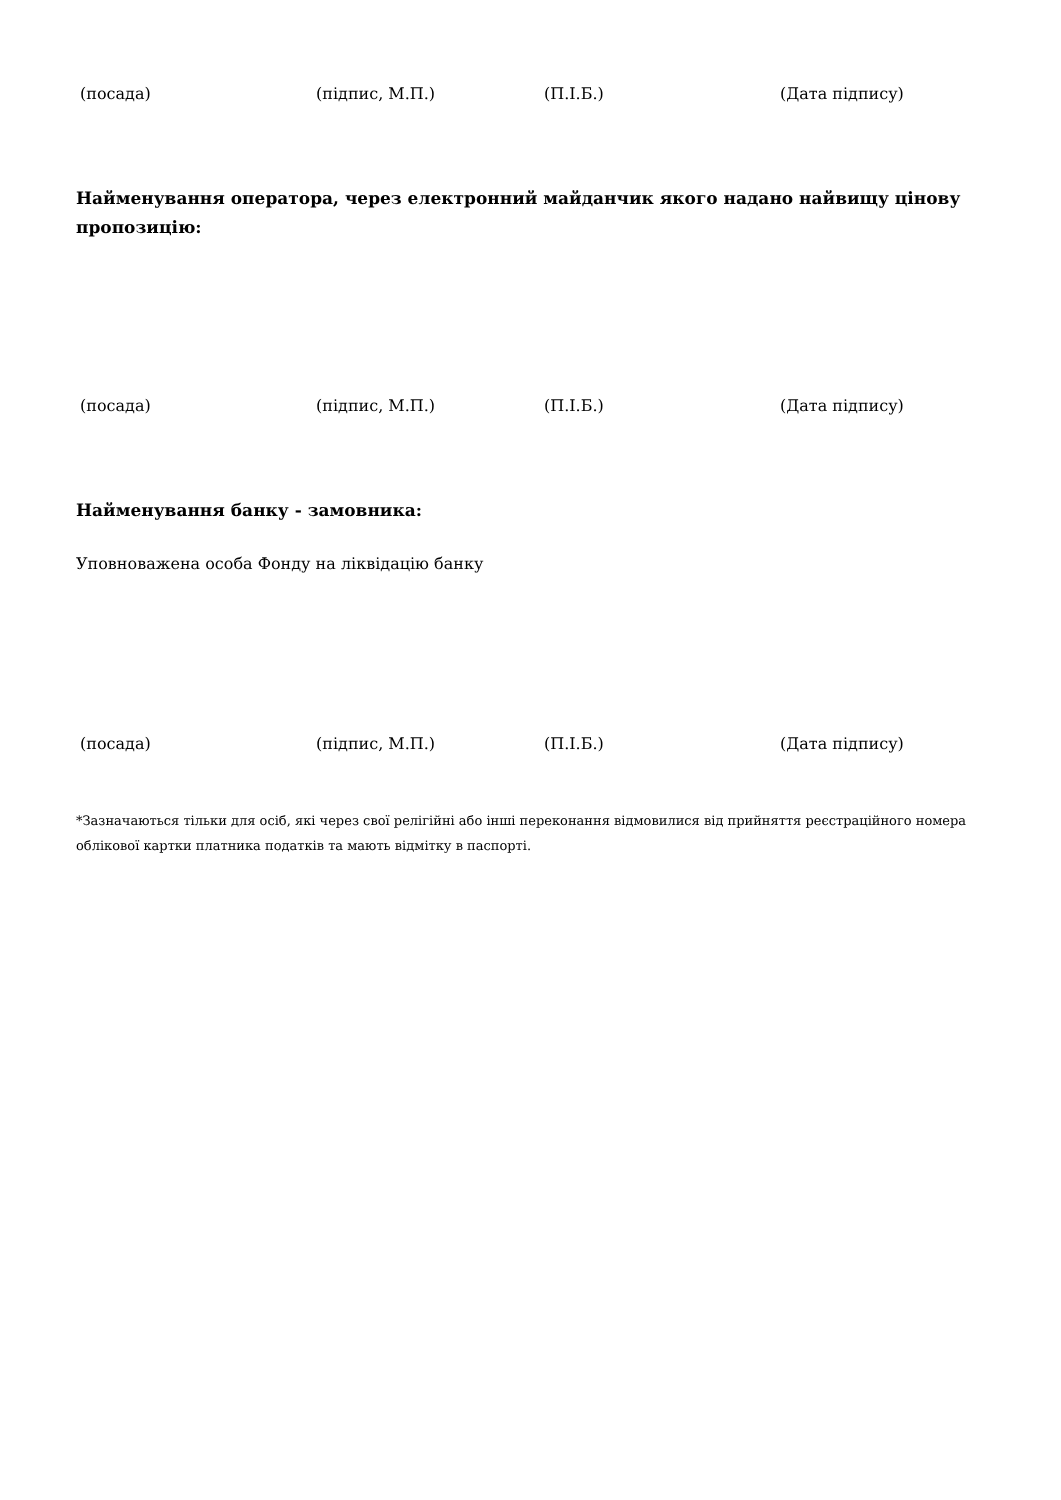(посада) (підпис, М.П.) (П.І.Б.) (Дата підпису)
Найменування оператора, через електронний майданчик якого надано найвищу цінову пропозицію:
(посада) (підпис, М.П.) (П.І.Б.) (Дата підпису)
Найменування банку - замовника:
Уповноважена особа Фонду на ліквідацію банку
(посада) (підпис, М.П.) (П.І.Б.) (Дата підпису)
*Зазначаються тільки для осіб, які через свої релігійні або інші переконання відмовилися від прийняття реєстраційного номера облікової картки платника податків та мають відмітку в паспорті.